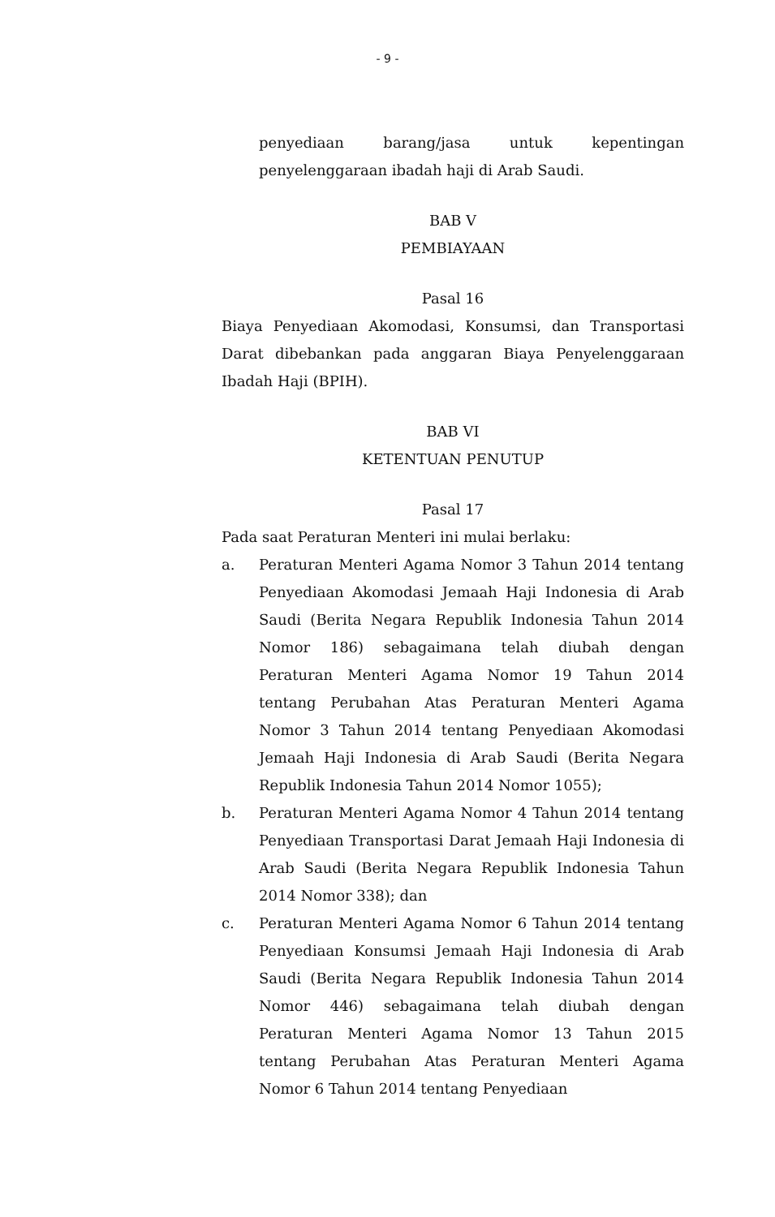- 9 -
penyediaan barang/jasa untuk kepentingan penyelenggaraan ibadah haji di Arab Saudi.
BAB V
PEMBIAYAAN
Pasal 16
Biaya Penyediaan Akomodasi, Konsumsi, dan Transportasi Darat dibebankan pada anggaran Biaya Penyelenggaraan Ibadah Haji (BPIH).
BAB VI
KETENTUAN PENUTUP
Pasal 17
Pada saat Peraturan Menteri ini mulai berlaku:
a. Peraturan Menteri Agama Nomor 3 Tahun 2014 tentang Penyediaan Akomodasi Jemaah Haji Indonesia di Arab Saudi (Berita Negara Republik Indonesia Tahun 2014 Nomor 186) sebagaimana telah diubah dengan Peraturan Menteri Agama Nomor 19 Tahun 2014 tentang Perubahan Atas Peraturan Menteri Agama Nomor 3 Tahun 2014 tentang Penyediaan Akomodasi Jemaah Haji Indonesia di Arab Saudi (Berita Negara Republik Indonesia Tahun 2014 Nomor 1055);
b. Peraturan Menteri Agama Nomor 4 Tahun 2014 tentang Penyediaan Transportasi Darat Jemaah Haji Indonesia di Arab Saudi (Berita Negara Republik Indonesia Tahun 2014 Nomor 338); dan
c. Peraturan Menteri Agama Nomor 6 Tahun 2014 tentang Penyediaan Konsumsi Jemaah Haji Indonesia di Arab Saudi (Berita Negara Republik Indonesia Tahun 2014 Nomor 446) sebagaimana telah diubah dengan Peraturan Menteri Agama Nomor 13 Tahun 2015 tentang Perubahan Atas Peraturan Menteri Agama Nomor 6 Tahun 2014 tentang Penyediaan